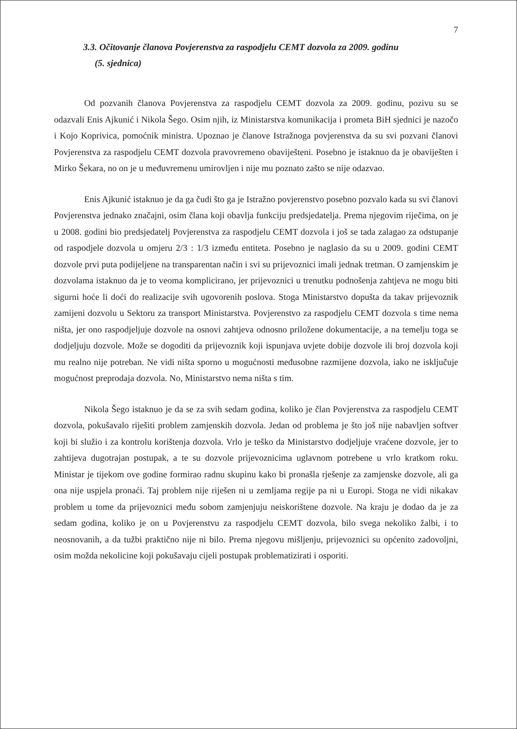7
3.3. Očitovanje članova Povjerenstva za raspodjelu CEMT dozvola za 2009. godinu
(5. sjednica)
Od pozvanih članova Povjerenstva za raspodjelu CEMT dozvola za 2009. godinu, pozivu su se odazvali Enis Ajkunić i Nikola Šego. Osim njih, iz Ministarstva komunikacija i prometa BiH sjednici je nazočo i Kojo Koprivica, pomoćnik ministra. Upoznao je članove Istražnoga povjerenstva da su svi pozvani članovi Povjerenstva za raspodjelu CEMT dozvola pravovremeno obaviješteni. Posebno je istaknuo da je obaviješten i Mirko Šekara, no on je u međuvremenu umirovljen i nije mu poznato zašto se nije odazvao.
Enis Ajkunić istaknuo je da ga čudi što ga je Istražno povjerenstvo posebno pozvalo kada su svi članovi Povjerenstva jednako značajni, osim člana koji obavlja funkciju predsjedatelja. Prema njegovim riječima, on je u 2008. godini bio predsjedatelj Povjerenstva za raspodjelu CEMT dozvola i još se tada zalagao za odstupanje od raspodjele dozvola u omjeru 2/3 : 1/3 između entiteta. Posebno je naglasio da su u 2009. godini CEMT dozvole prvi puta podijeljene na transparentan način i svi su prijevoznici imali jednak tretman. O zamjenskim je dozvolama istaknuo da je to veoma komplicirano, jer prijevoznici u trenutku podnošenja zahtjeva ne mogu biti sigurni hoće li doći do realizacije svih ugovorenih poslova. Stoga Ministarstvo dopušta da takav prijevoznik zamijeni dozvolu u Sektoru za transport Ministarstva. Povjerenstvo za raspodjelu CEMT dozvola s time nema ništa, jer ono raspodjeljuje dozvole na osnovi zahtjeva odnosno priložene dokumentacije, a na temelju toga se dodjeljuju dozvole. Može se dogoditi da prijevoznik koji ispunjava uvjete dobije dozvole ili broj dozvola koji mu realno nije potreban. Ne vidi ništa sporno u mogućnosti međusobne razmijene dozvola, iako ne isključuje mogućnost preprodaja dozvola. No, Ministarstvo nema ništa s tim.
Nikola Šego istaknuo je da se za svih sedam godina, koliko je član Povjerenstva za raspodjelu CEMT dozvola, pokušavalo riješiti problem zamjenskih dozvola. Jedan od problema je što još nije nabavljen softver koji bi služio i za kontrolu korištenja dozvola. Vrlo je teško da Ministarstvo dodjeljuje vraćene dozvole, jer to zahtijeva dugotrajan postupak, a te su dozvole prijevoznicima uglavnom potrebene u vrlo kratkom roku. Ministar je tijekom ove godine formirao radnu skupinu kako bi pronašla rješenje za zamjenske dozvole, ali ga ona nije uspjela pronaći. Taj problem nije riješen ni u zemljama regije pa ni u Europi. Stoga ne vidi nikakav problem u tome da prijevoznici među sobom zamjenjuju neiskorištene dozvole. Na kraju je dodao da je za sedam godina, koliko je on u Povjerenstvu za raspodjelu CEMT dozvola, bilo svega nekoliko žalbi, i to neosnovanih, a da tužbi praktično nije ni bilo. Prema njegovu mišljenju, prijevoznici su općenito zadovoljni, osim možda nekolicine koji pokušavaju cijeli postupak problematizirati i osporiti.